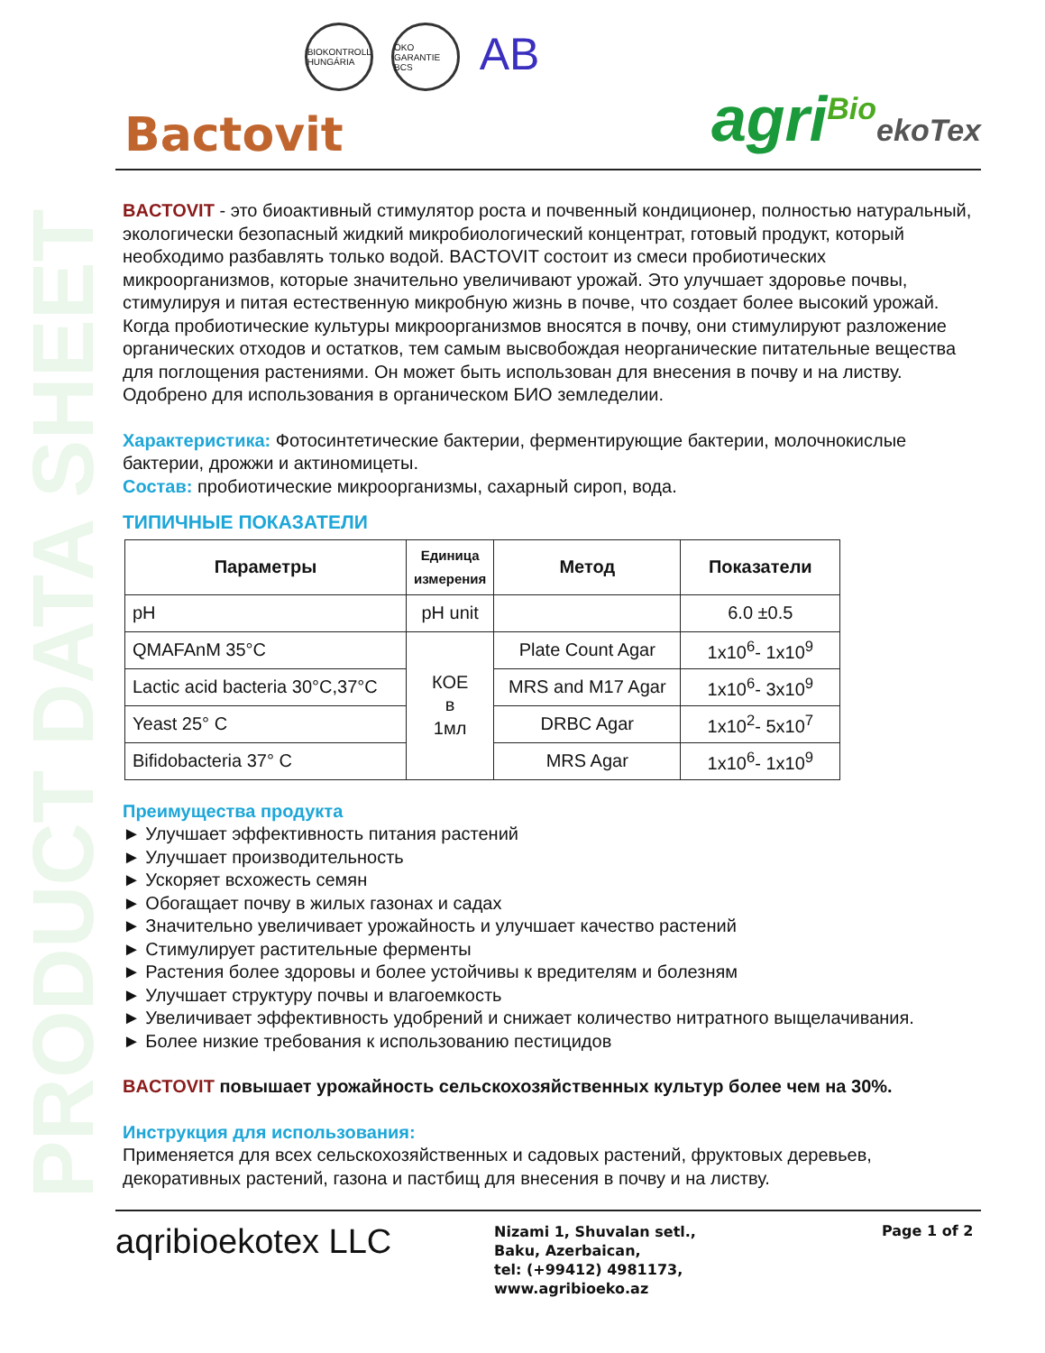PRODUCT DATA SHEET
BIOKONTROLL HUNGÁRIA
ÖKO GARANTIE BCS
AB
Bactovit
agri<sup>Bio</sup>ekoTex
BACTOVIT - это биоактивный стимулятор роста и почвенный кондиционер, полностью натуральный, экологически безопасный жидкий микробиологический концентрат, готовый продукт, который необходимо разбавлять только водой. BACTOVIT состоит из смеси пробиотических микроорганизмов, которые значительно увеличивают урожай. Это улучшает здоровье почвы, стимулируя и питая естественную микробную жизнь в почве, что создает более высокий урожай. Когда пробиотические культуры микроорганизмов вносятся в почву, они стимулируют разложение органических отходов и остатков, тем самым высвобождая неорганические питательные вещества для поглощения растениями. Он может быть использован для внесения в почву и на листву. Одобрено для использования в органическом БИО земледелии.
Характеристика: Фотосинтетические бактерии, ферментирующие бактерии, молочнокислые бактерии, дрожжи и актиномицеты.
Состав: пробиотические микроорганизмы, сахарный сироп, вода.
ТИПИЧНЫЕ ПОКАЗАТЕЛИ
| Параметры | Единица измерения | Метод | Показатели |
| --- | --- | --- | --- |
| pH | pH unit | | 6.0 ±0.5 |
| QMAFAnM 35°C | КОЕ в 1мл | Plate Count Agar | 1x10<sup>6</sup>- 1x10<sup>9</sup> |
| Lactic acid bacteria 30°C,37°C | | MRS and M17 Agar | 1x10<sup>6</sup>- 3x10<sup>9</sup> |
| Yeast 25° C | | DRBC Agar | 1x10<sup>2</sup>- 5x10<sup>7</sup> |
| Bifidobacteria 37° C | | MRS Agar | 1x10<sup>6</sup>- 1x10<sup>9</sup> |
Преимущества продукта
► Улучшает эффективность питания растений
► Улучшает производительность
► Ускоряет всхожесть семян
► Обогащает почву в жилых газонах и садах
► Значительно увеличивает урожайность и улучшает качество растений
► Стимулирует растительные ферменты
► Растения более здоровы и более устойчивы к вредителям и болезням
► Улучшает структуру почвы и влагоемкость
► Увеличивает эффективность удобрений и снижает количество нитратного выщелачивания.
► Более низкие требования к использованию пестицидов
BACTOVIT повышает урожайность сельскохозяйственных культур более чем на 30%.
Инструкция для использования:
Применяется для всех сельскохозяйственных и садовых растений, фруктовых деревьев, декоративных растений, газона и пастбищ для внесения в почву и на листву.
aqribioekotex LLC
Nizami 1, Shuvalan setl.,
Baku, Azerbaican,
tel: (+99412) 4981173,
www.agribioeko.az
Page 1 of 2